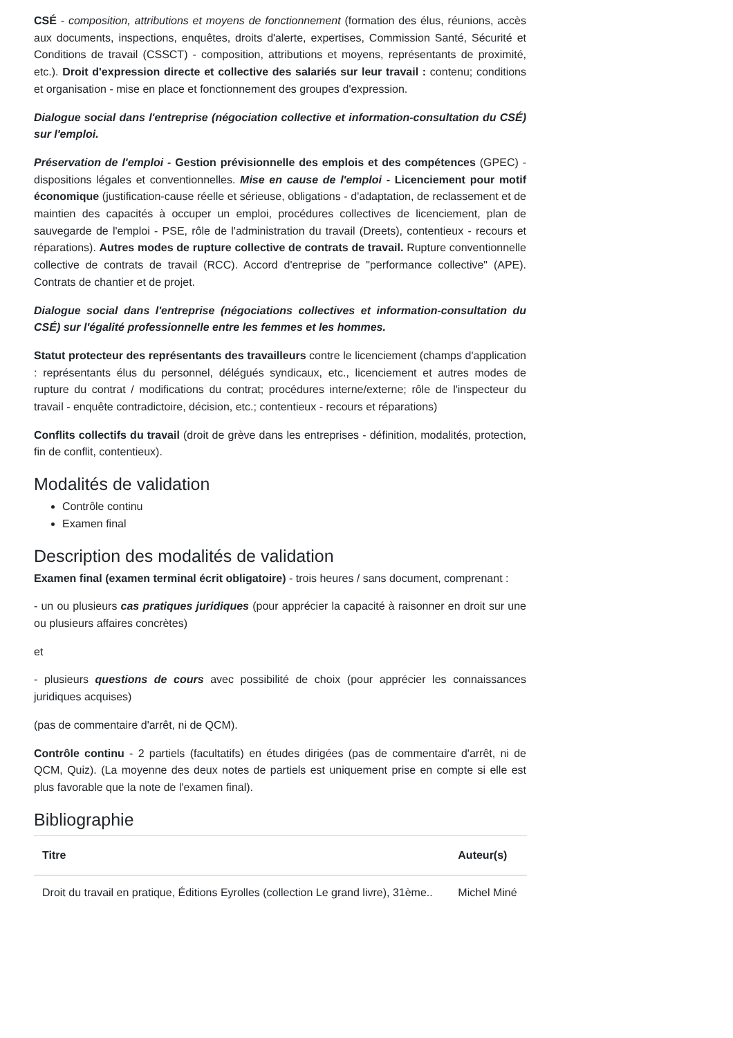CSÉ - composition, attributions et moyens de fonctionnement (formation des élus, réunions, accès aux documents, inspections, enquêtes, droits d'alerte, expertises, Commission Santé, Sécurité et Conditions de travail (CSSCT) - composition, attributions et moyens, représentants de proximité, etc.). Droit d'expression directe et collective des salariés sur leur travail : contenu; conditions et organisation - mise en place et fonctionnement des groupes d'expression.
Dialogue social dans l'entreprise (négociation collective et information-consultation du CSÉ) sur l'emploi.
Préservation de l'emploi - Gestion prévisionnelle des emplois et des compétences (GPEC) - dispositions légales et conventionnelles. Mise en cause de l'emploi - Licenciement pour motif économique (justification-cause réelle et sérieuse, obligations - d'adaptation, de reclassement et de maintien des capacités à occuper un emploi, procédures collectives de licenciement, plan de sauvegarde de l'emploi - PSE, rôle de l'administration du travail (Dreets), contentieux - recours et réparations). Autres modes de rupture collective de contrats de travail. Rupture conventionnelle collective de contrats de travail (RCC). Accord d'entreprise de "performance collective" (APE). Contrats de chantier et de projet.
Dialogue social dans l'entreprise (négociations collectives et information-consultation du CSÉ) sur l'égalité professionnelle entre les femmes et les hommes.
Statut protecteur des représentants des travailleurs contre le licenciement (champs d'application : représentants élus du personnel, délégués syndicaux, etc., licenciement et autres modes de rupture du contrat / modifications du contrat; procédures interne/externe; rôle de l'inspecteur du travail - enquête contradictoire, décision, etc.; contentieux - recours et réparations)
Conflits collectifs du travail (droit de grève dans les entreprises - définition, modalités, protection, fin de conflit, contentieux).
Modalités de validation
Contrôle continu
Examen final
Description des modalités de validation
Examen final (examen terminal écrit obligatoire) - trois heures / sans document, comprenant :
- un ou plusieurs cas pratiques juridiques (pour apprécier la capacité à raisonner en droit sur une ou plusieurs affaires concrètes)
et
- plusieurs questions de cours avec possibilité de choix (pour apprécier les connaissances juridiques acquises)
(pas de commentaire d'arrêt, ni de QCM).
Contrôle continu - 2 partiels (facultatifs) en études dirigées (pas de commentaire d'arrêt, ni de QCM, Quiz). (La moyenne des deux notes de partiels est uniquement prise en compte si elle est plus favorable que la note de l'examen final).
Bibliographie
| Titre | Auteur(s) |
| --- | --- |
| Droit du travail en pratique, Éditions Eyrolles (collection Le grand livre), 31ème.. | Michel Miné |